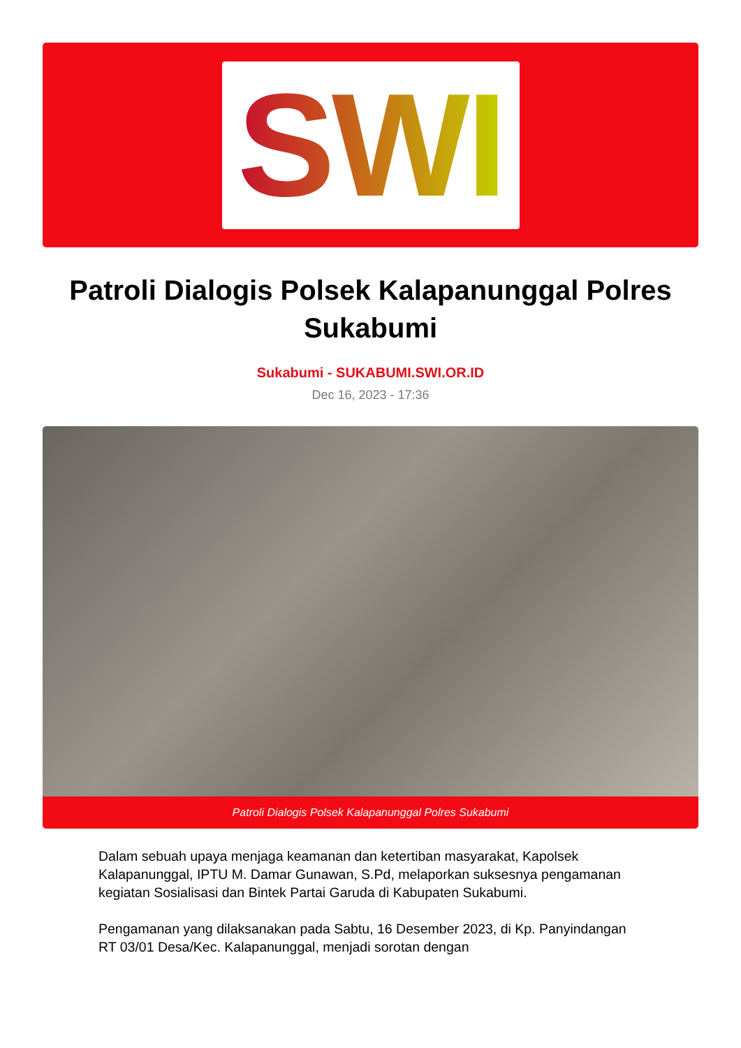SWI
Patroli Dialogis Polsek Kalapanunggal Polres Sukabumi
Sukabumi - SUKABUMI.SWI.OR.ID
Dec 16, 2023 - 17:36
Patroli Dialogis Polsek Kalapanunggal Polres Sukabumi
Dalam sebuah upaya menjaga keamanan dan ketertiban masyarakat, Kapolsek Kalapanunggal, IPTU M. Damar Gunawan, S.Pd, melaporkan suksesnya pengamanan kegiatan Sosialisasi dan Bintek Partai Garuda di Kabupaten Sukabumi.
Pengamanan yang dilaksanakan pada Sabtu, 16 Desember 2023, di Kp. Panyindangan RT 03/01 Desa/Kec. Kalapanunggal, menjadi sorotan dengan